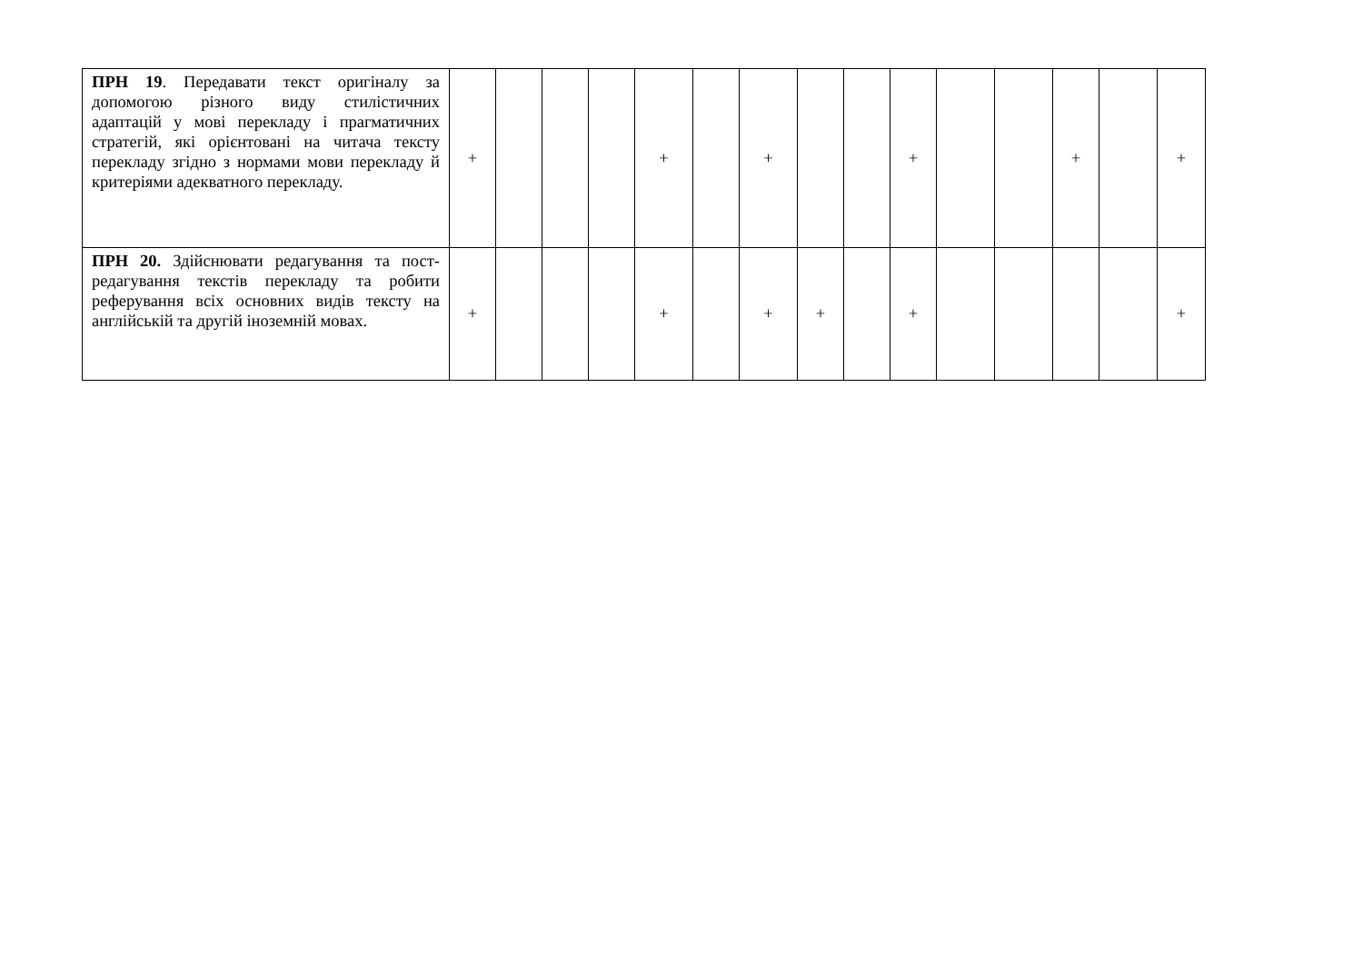| ПРН 19 . Передавати текст оригіналу за допомогою різного виду стилістичних адаптацій у мові перекладу і прагматичних стратегій, які орієнтовані на читача тексту перекладу згідно з нормами мови перекладу й критеріями адекватного перекладу. | + | | | | + | | + | | | + | | | + | | + |
| ПРН 20. Здійснювати редагування та пост-редагування текстів перекладу та робити реферування всіх основних видів тексту на англійській та другій іноземній мовах. | + | | | | + | | + | + | | + | | | | | + |